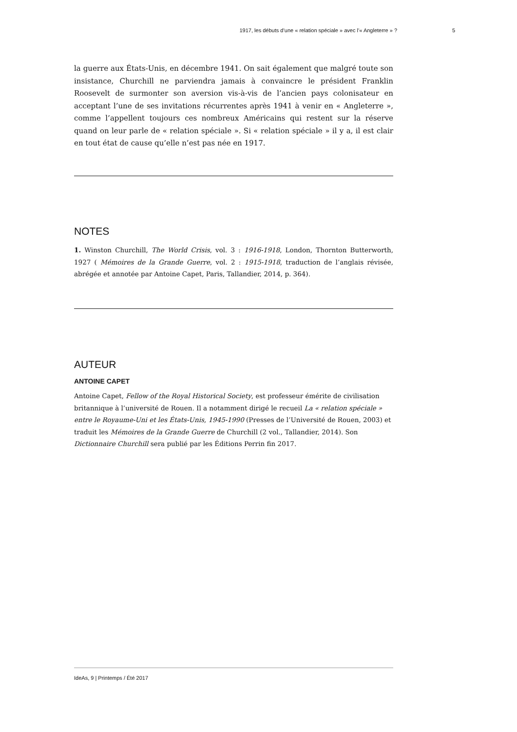1917, les débuts d’une « relation spéciale » avec l’« Angleterre » ? 5
la guerre aux États-Unis, en décembre 1941. On sait également que malgré toute son insistance, Churchill ne parviendra jamais à convaincre le président Franklin Roosevelt de surmonter son aversion vis-à-vis de l’ancien pays colonisateur en acceptant l’une de ses invitations récurrentes après 1941 à venir en « Angleterre », comme l’appellent toujours ces nombreux Américains qui restent sur la réserve quand on leur parle de « relation spéciale ». Si « relation spéciale » il y a, il est clair en tout état de cause qu’elle n’est pas née en 1917.
NOTES
1. Winston Churchill, The World Crisis, vol. 3 : 1916-1918, London, Thornton Butterworth, 1927 ( Mémoires de la Grande Guerre, vol. 2 : 1915-1918, traduction de l’anglais révisée, abrégée et annotée par Antoine Capet, Paris, Tallandier, 2014, p. 364).
AUTEUR
ANTOINE CAPET
Antoine Capet, Fellow of the Royal Historical Society, est professeur émérite de civilisation britannique à l’université de Rouen. Il a notamment dirigé le recueil La « relation spéciale » entre le Royaume-Uni et les États-Unis, 1945-1990 (Presses de l’Université de Rouen, 2003) et traduit les Mémoires de la Grande Guerre de Churchill (2 vol., Tallandier, 2014). Son Dictionnaire Churchill sera publié par les Éditions Perrin fin 2017.
IdeAs, 9 | Printemps / Été 2017